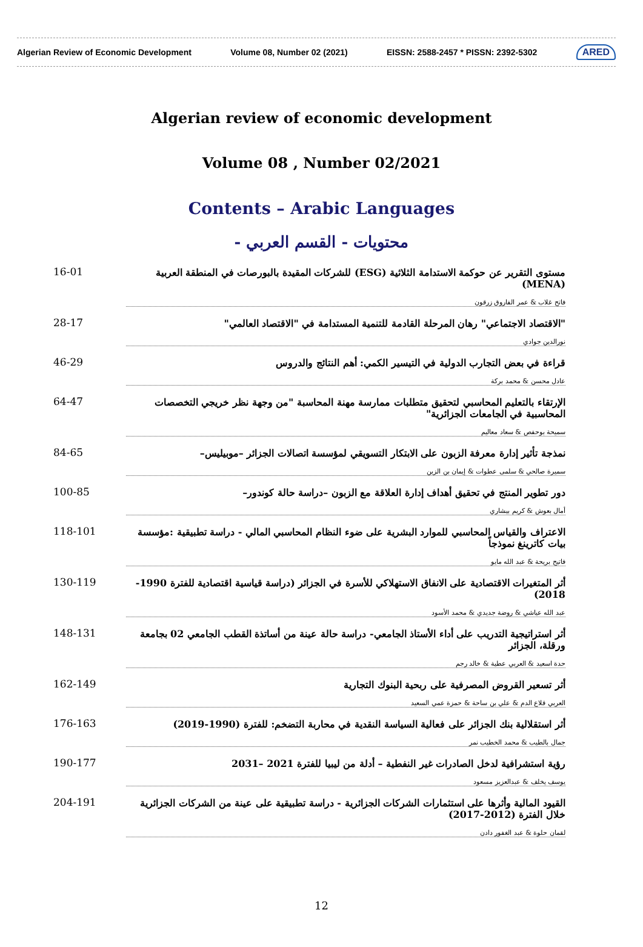Algerian Review of Economic Development Volume 08, Number 02 (2021) EISSN: 2588-2457 * PISSN: 2392-5302 ARED
Algerian review of economic development
Volume 08 , Number 02/2021
Contents – Arabic Languages
محتويات - القسم العربي -
16-01 مستوى التقرير عن حوكمة الاستدامة الثلاثية (ESG) للشركات المقيدة بالبورصات في المنطقة العربية (MENA)
فاتح غلاب & عمر الفاروق زرقون
28-17 "الاقتصاد الاجتماعي" رهان المرحلة القادمة للتنمية المستدامة في "الاقتصاد العالمي"
نورالدين جوادي
46-29 قراءة في بعض التجارب الدولية في التيسير الكمي: أهم النتائج والدروس
عادل محسن & محمد بركة
64-47 الإرتقاء بالتعليم المحاسبي لتحقيق متطلبات ممارسة مهنة المحاسبة "من وجهة نظر خريجي التخصصات المحاسبية في الجامعات الجزائرية"
سميحة بوحفص & سعاد معاليم
84-65 نمذجة تأثير إدارة معرفة الزبون على الابتكار التسويقي لمؤسسة اتصالات الجزائر –موبيليس–
سميرة صالحي & سلمى عطوات & إيمان بن الزين
100-85 دور تطوير المنتج في تحقيق أهداف إدارة العلاقة مع الزبون –دراسة حالة كوندور–
أمال بعوش & كريم بيشاري
118-101 الاعتراف والقياس المحاسبي للموارد البشرية على ضوء النظام المحاسبي المالي - دراسة تطبيقية :مؤسسة بيات كاترينغ نموذجاً
فاتيح بريحة & عبد الله مايو
130-119 أثر المتغيرات الاقتصادية على الانفاق الاستهلاكي للأسرة في الجزائر (دراسة قياسية اقتصادية للفترة 1990-2018)
عبد الله عياشي & روضة جديدي & محمد الأسود
148-131 أثر استراتيجية التدريب على أداء الأستاذ الجامعي- دراسة حالة عينة من أساتذة القطب الجامعي 02 بجامعة ورقلة، الجزائر
حدة اسعيد & العربي عطية & خالد رجم
162-149 أثر تسعير القروض المصرفية على ربحية البنوك التجارية
العربي قلاع الدم & علي بن ساحة & حمزة عمي السعيد
176-163 أثر استقلالية بنك الجزائر على فعالية السياسة النقدية في محاربة التضخم: للفترة (1990-2019)
جمال بالطيب & محمد الخطيب نمر
190-177 رؤية استشرافية لدخل الصادرات غير النفطية – أدلة من ليبيا للفترة 2021 –2031
يوسف يخلف & عبدالعزيز مسعود
204-191 القيود المالية وأثرها على استثمارات الشركات الجزائرية - دراسة تطبيقية على عينة من الشركات الجزائرية خلال الفترة (2012-2017)
لقمان حلوة & عبد الغفور دادن
12